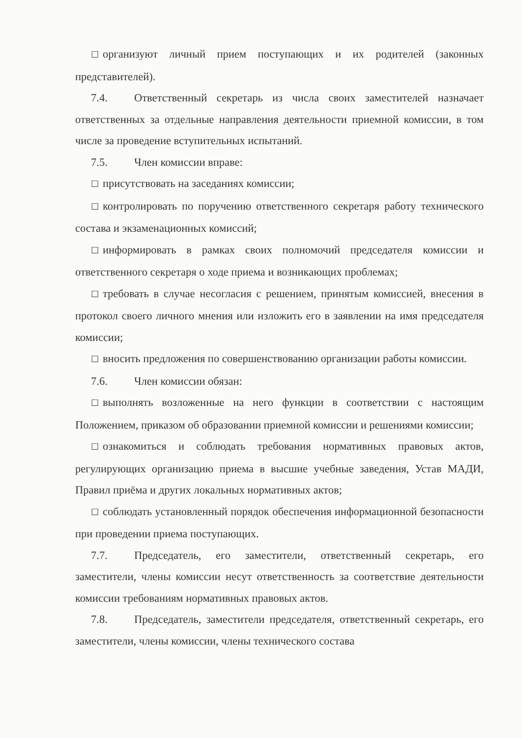☐ организуют личный прием поступающих и их родителей (законных представителей).
7.4. Ответственный секретарь из числа своих заместителей назначает ответственных за отдельные направления деятельности приемной комиссии, в том числе за проведение вступительных испытаний.
7.5. Член комиссии вправе:
☐ присутствовать на заседаниях комиссии;
☐ контролировать по поручению ответственного секретаря работу технического состава и экзаменационных комиссий;
☐ информировать в рамках своих полномочий председателя комиссии и ответственного секретаря о ходе приема и возникающих проблемах;
☐ требовать в случае несогласия с решением, принятым комиссией, внесения в протокол своего личного мнения или изложить его в заявлении на имя председателя комиссии;
☐ вносить предложения по совершенствованию организации работы комиссии.
7.6. Член комиссии обязан:
☐ выполнять возложенные на него функции в соответствии с настоящим Положением, приказом об образовании приемной комиссии и решениями комиссии;
☐ ознакомиться и соблюдать требования нормативных правовых актов, регулирующих организацию приема в высшие учебные заведения, Устав МАДИ, Правил приёма и других локальных нормативных актов;
☐ соблюдать установленный порядок обеспечения информационной безопасности при проведении приема поступающих.
7.7. Председатель, его заместители, ответственный секретарь, его заместители, члены комиссии несут ответственность за соответствие деятельности комиссии требованиям нормативных правовых актов.
7.8. Председатель, заместители председателя, ответственный секретарь, его заместители, члены комиссии, члены технического состава